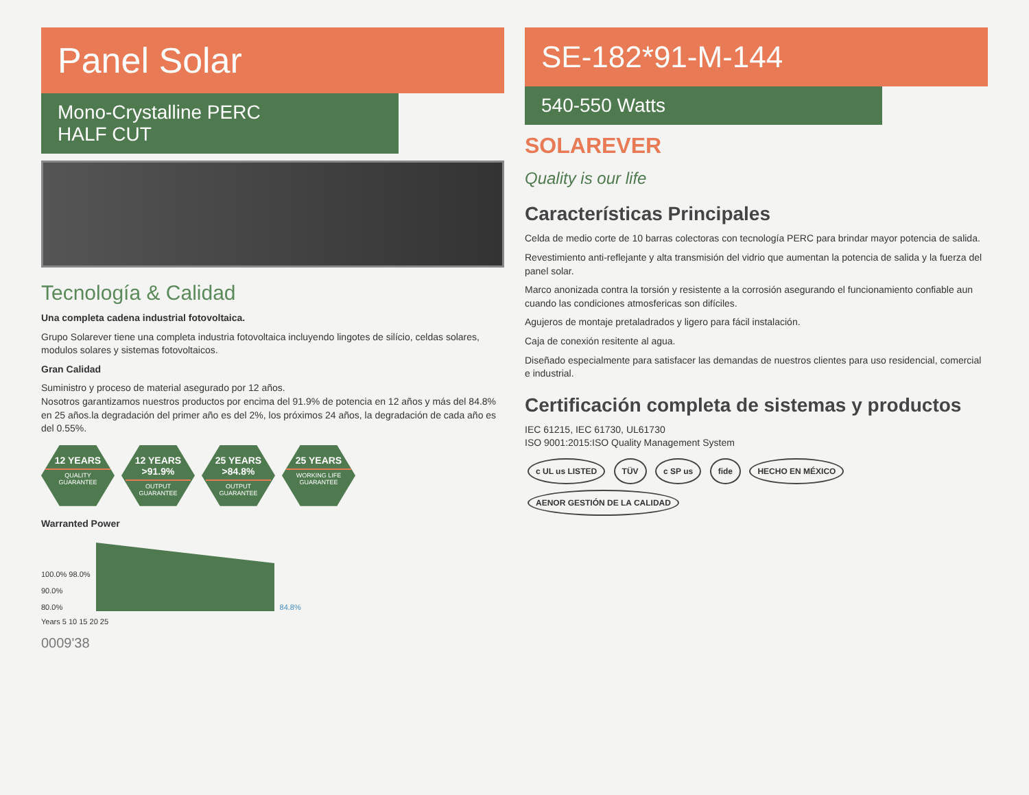Panel Solar
Mono-Crystalline PERC
HALF CUT
Tecnología & Calidad
Una completa cadena industrial fotovoltaica.
Grupo Solarever tiene una completa industria fotovoltaica incluyendo lingotes de silício, celdas solares, modulos solares y sistemas fotovoltaicos.
Gran Calidad
Suministro y proceso de material asegurado por 12 años.
Nosotros garantizamos nuestros productos por encima del 91.9% de potencia en 12 años y más del 84.8% en 25 años.la degradación del primer año es del 2%, los próximos 24 años, la degradación de cada año es del 0.55%.
12 YEARS
QUALITY GUARANTEE
12 YEARS >91.9%
OUTPUT GUARANTEE
25 YEARS >84.8%
OUTPUT GUARANTEE
25 YEARS
WORKING LIFE GUARANTEE
Warranted Power
100.0% 98.0%
90.0%
80.0%
84.8%
Years 5 10 15 20 25
0009'38
SE-182*91-M-144
540-550 Watts
SOLAREVER
Quality is our life
Características Principales
Celda de medio corte de 10 barras colectoras con tecnología PERC para brindar mayor potencia de salida.
Revestimiento anti-reflejante y alta transmisión del vidrio que aumentan la potencia de salida y la fuerza del panel solar.
Marco anonizada contra la torsión y resistente a la corrosión asegurando el funcionamiento confiable aun cuando las condiciones atmosfericas son difíciles.
Agujeros de montaje pretaladrados y ligero para fácil instalación.
Caja de conexión resitente al agua.
Diseñado especialmente para satisfacer las demandas de nuestros clientes para uso residencial, comercial e industrial.
Certificación completa de sistemas y productos
IEC 61215, IEC 61730, UL61730
ISO 9001:2015:ISO Quality Management System
c UL us LISTED TÜV c SP us fide HECHO EN MÉXICO AENOR GESTIÓN DE LA CALIDAD